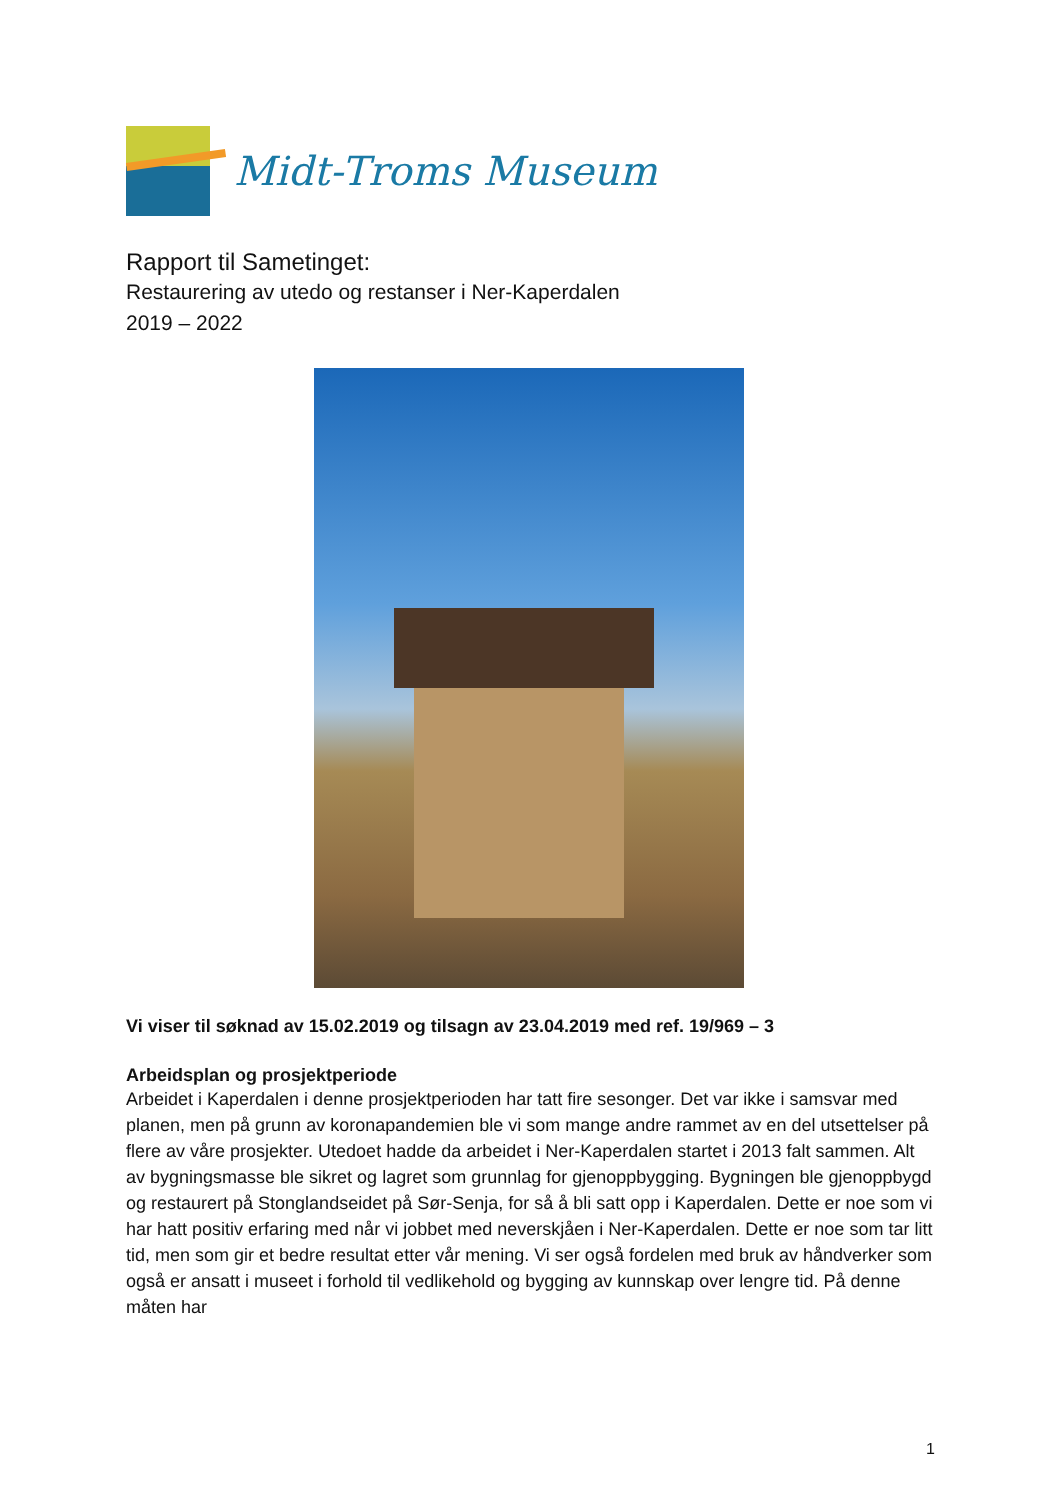Midt-Troms Museum
Rapport til Sametinget:
Restaurering av utedo og restanser i Ner-Kaperdalen
2019 – 2022
Vi viser til søknad av 15.02.2019 og tilsagn av 23.04.2019 med ref. 19/969 – 3
Arbeidsplan og prosjektperiode
Arbeidet i Kaperdalen i denne prosjektperioden har tatt fire sesonger. Det var ikke i samsvar med planen, men på grunn av koronapandemien ble vi som mange andre rammet av en del utsettelser på flere av våre prosjekter. Utedoet hadde da arbeidet i Ner-Kaperdalen startet i 2013 falt sammen. Alt av bygningsmasse ble sikret og lagret som grunnlag for gjenoppbygging. Bygningen ble gjenoppbygd og restaurert på Stonglandseidet på Sør-Senja, for så å bli satt opp i Kaperdalen. Dette er noe som vi har hatt positiv erfaring med når vi jobbet med neverskjåen i Ner-Kaperdalen. Dette er noe som tar litt tid, men som gir et bedre resultat etter vår mening. Vi ser også fordelen med bruk av håndverker som også er ansatt i museet i forhold til vedlikehold og bygging av kunnskap over lengre tid. På denne måten har
1